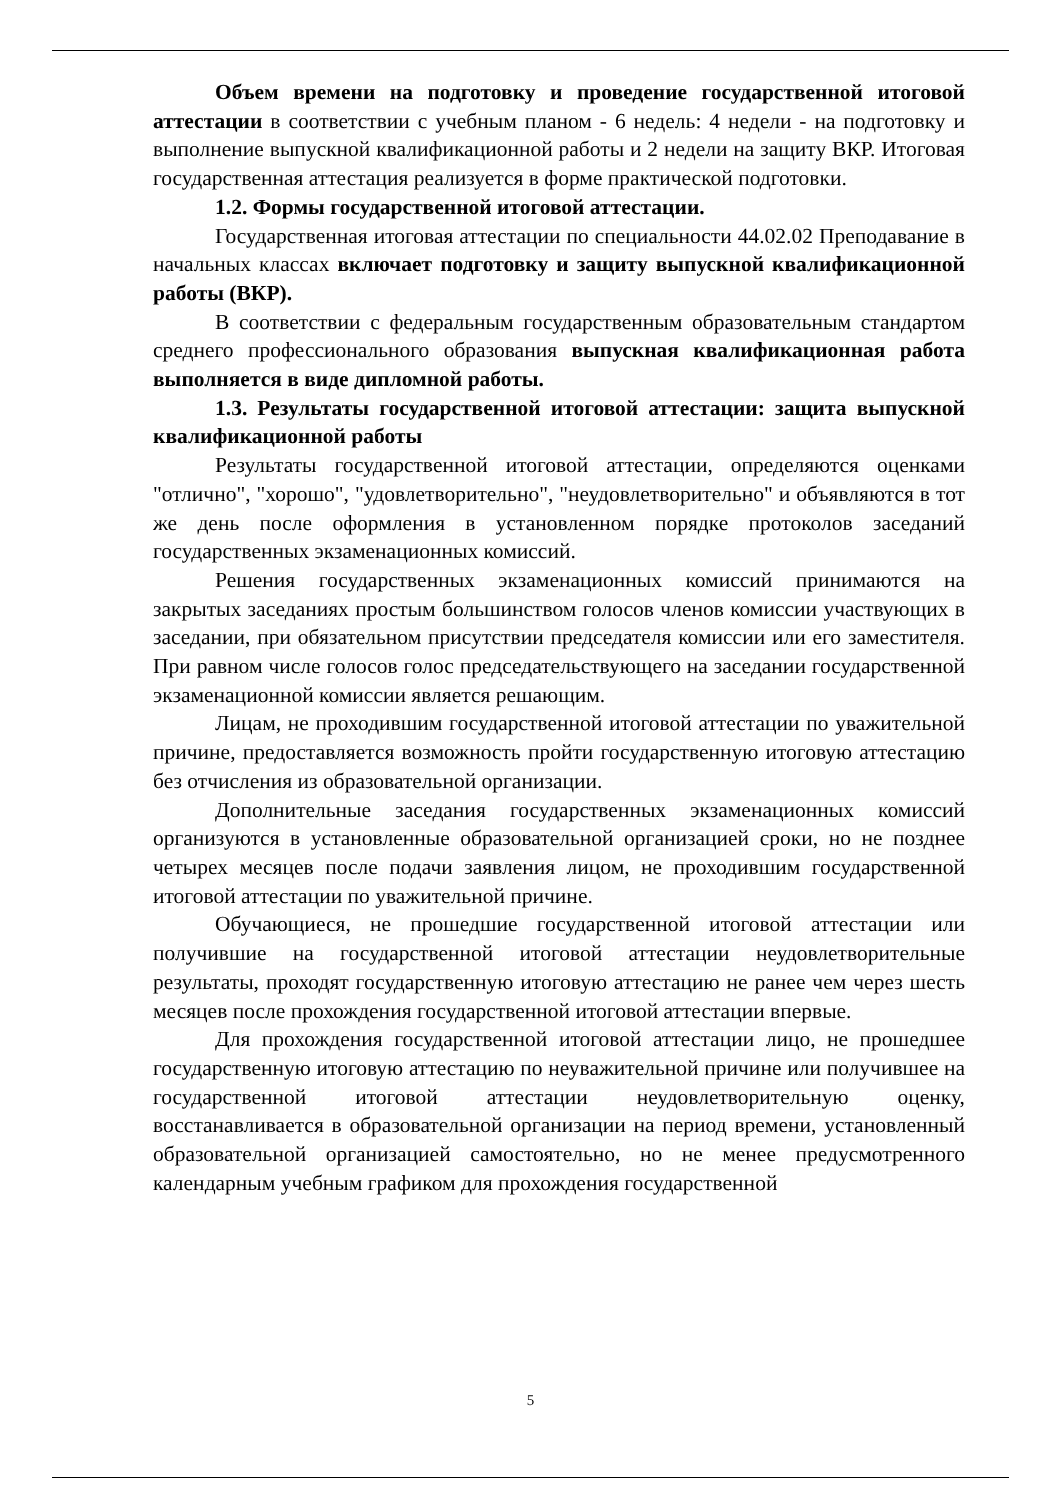Объем времени на подготовку и проведение государственной итоговой аттестации в соответствии с учебным планом - 6 недель: 4 недели - на подготовку и выполнение выпускной квалификационной работы и 2 недели на защиту ВКР. Итоговая государственная аттестация реализуется в форме практической подготовки.
1.2. Формы государственной итоговой аттестации.
Государственная итоговая аттестации по специальности 44.02.02 Преподавание в начальных классах включает подготовку и защиту выпускной квалификационной работы (ВКР).
В соответствии с федеральным государственным образовательным стандартом среднего профессионального образования выпускная квалификационная работа выполняется в виде дипломной работы.
1.3. Результаты государственной итоговой аттестации: защита выпускной квалификационной работы
Результаты государственной итоговой аттестации, определяются оценками "отлично", "хорошо", "удовлетворительно", "неудовлетворительно" и объявляются в тот же день после оформления в установленном порядке протоколов заседаний государственных экзаменационных комиссий.
Решения государственных экзаменационных комиссий принимаются на закрытых заседаниях простым большинством голосов членов комиссии участвующих в заседании, при обязательном присутствии председателя комиссии или его заместителя. При равном числе голосов голос председательствующего на заседании государственной экзаменационной комиссии является решающим.
Лицам, не проходившим государственной итоговой аттестации по уважительной причине, предоставляется возможность пройти государственную итоговую аттестацию без отчисления из образовательной организации.
Дополнительные заседания государственных экзаменационных комиссий организуются в установленные образовательной организацией сроки, но не позднее четырех месяцев после подачи заявления лицом, не проходившим государственной итоговой аттестации по уважительной причине.
Обучающиеся, не прошедшие государственной итоговой аттестации или получившие на государственной итоговой аттестации неудовлетворительные результаты, проходят государственную итоговую аттестацию не ранее чем через шесть месяцев после прохождения государственной итоговой аттестации впервые.
Для прохождения государственной итоговой аттестации лицо, не прошедшее государственную итоговую аттестацию по неуважительной причине или получившее на государственной итоговой аттестации неудовлетворительную оценку, восстанавливается в образовательной организации на период времени, установленный образовательной организацией самостоятельно, но не менее предусмотренного календарным учебным графиком для прохождения государственной
5